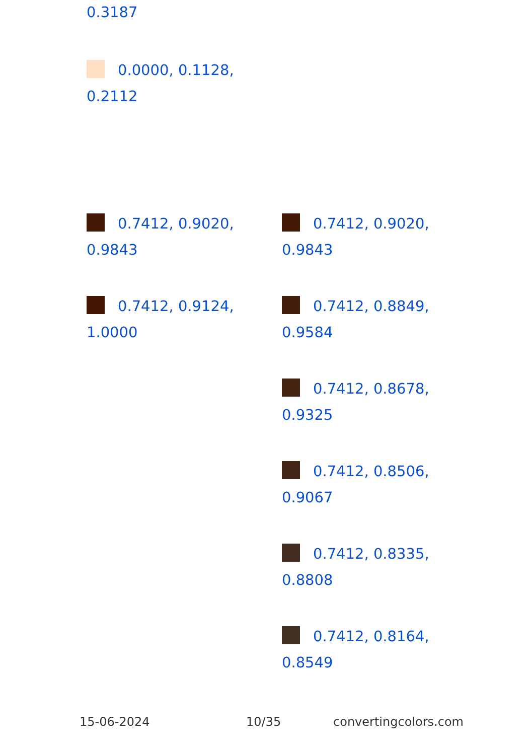0.3187
0.0000, 0.1128, 0.2112
0.7412, 0.9020, 0.9843
0.7412, 0.9020, 0.9843
0.7412, 0.9124, 1.0000
0.7412, 0.8849, 0.9584
0.7412, 0.8678, 0.9325
0.7412, 0.8506, 0.9067
0.7412, 0.8335, 0.8808
0.7412, 0.8164, 0.8549
15-06-2024 10/35 convertingcolors.com